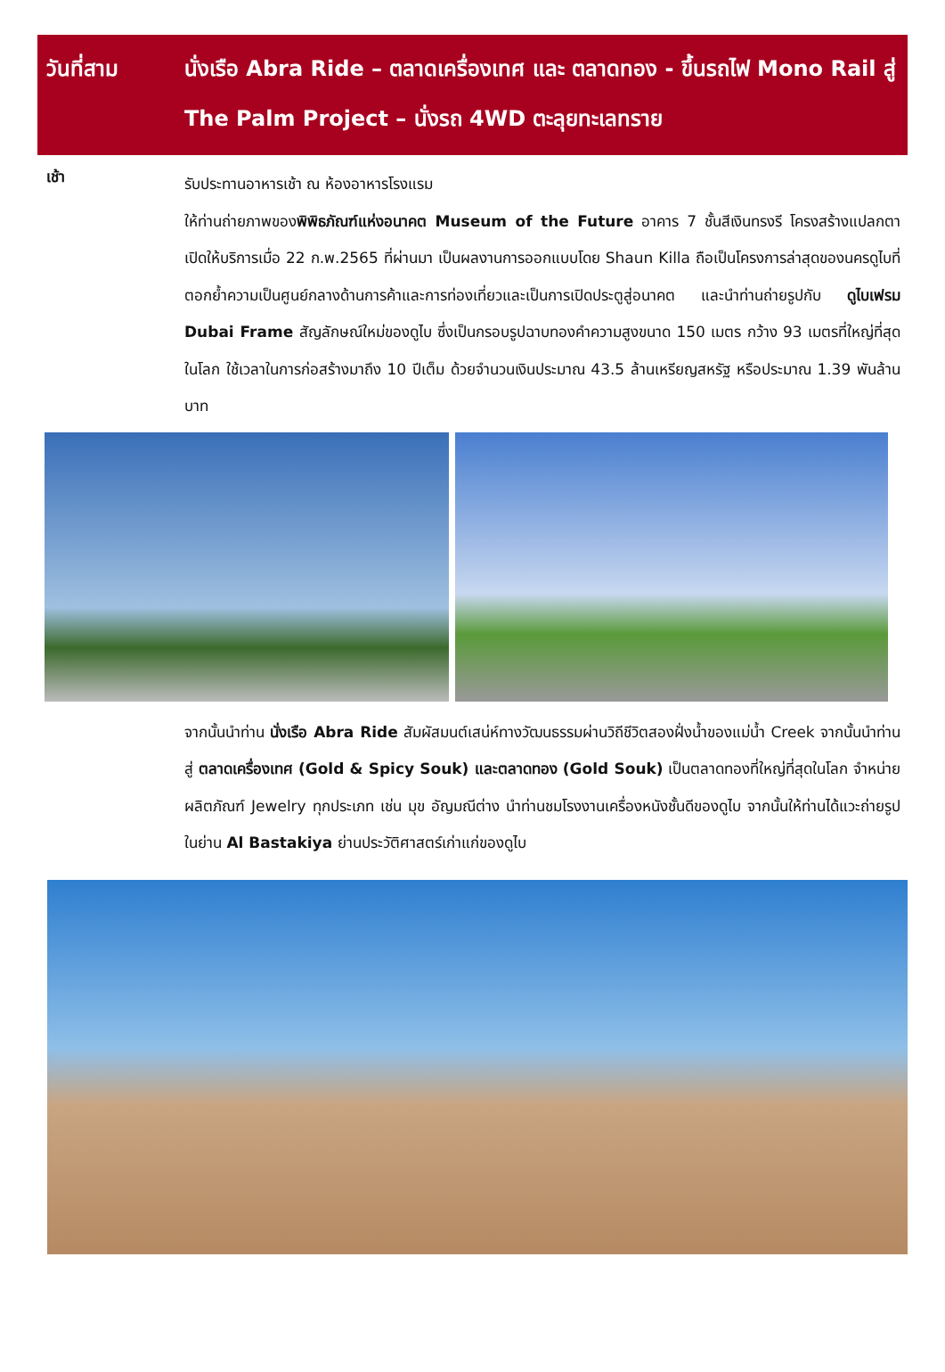วันที่สาม นั่งเรือ Abra Ride – ตลาดเครื่องเทศ และ ตลาดทอง - ขึ้นรถไฟ Mono Rail สู่ The Palm Project – นั่งรถ 4WD ตะลุยทะเลทราย
เช้า
รับประทานอาหารเช้า ณ ห้องอาหารโรงแรม
ให้ท่านถ่ายภาพของพิพิธภัณฑ์แห่งอนาคต Museum of the Future อาคาร 7 ชั้นสีเงินทรงรี โครงสร้างแปลกตา เปิดให้บริการเมื่อ 22 ก.พ.2565 ที่ผ่านมา เป็นผลงานการออกแบบโดย Shaun Killa ถือเป็นโครงการล่าสุดของนครดูไบที่ตอกย้ำความเป็นศูนย์กลางด้านการค้าและการท่องเที่ยวและเป็นการเปิดประตูสู่อนาคต และนำท่านถ่ายรูปกับ ดูไบเฟรม Dubai Frame สัญลักษณ์ใหม่ของดูไบ ซึ่งเป็นกรอบรูปฉาบทองคำความสูงขนาด 150 เมตร กว้าง 93 เมตรที่ใหญ่ที่สุดในโลก ใช้เวลาในการก่อสร้างมาถึง 10 ปีเต็ม ด้วยจำนวนเงินประมาณ 43.5 ล้านเหรียญสหรัฐ หรือประมาณ 1.39 พันล้านบาท
จากนั้นนำท่าน นั่งเรือ Abra Ride สัมผัสมนต์เสน่ห์ทางวัฒนธรรมผ่านวิถีชีวิตสองฝั่งน้ำของแม่น้ำ Creek จากนั้นนำท่านสู่ ตลาดเครื่องเทศ (Gold & Spicy Souk) และตลาดทอง (Gold Souk) เป็นตลาดทองที่ใหญ่ที่สุดในโลก จำหน่ายผลิตภัณฑ์ Jewelry ทุกประเภท เช่น มุข อัญมณีต่าง นำท่านชมโรงงานเครื่องหนังชั้นดีของดูไบ จากนั้นให้ท่านได้แวะถ่ายรูปในย่าน Al Bastakiya ย่านประวัติศาสตร์เก่าแก่ของดูไบ